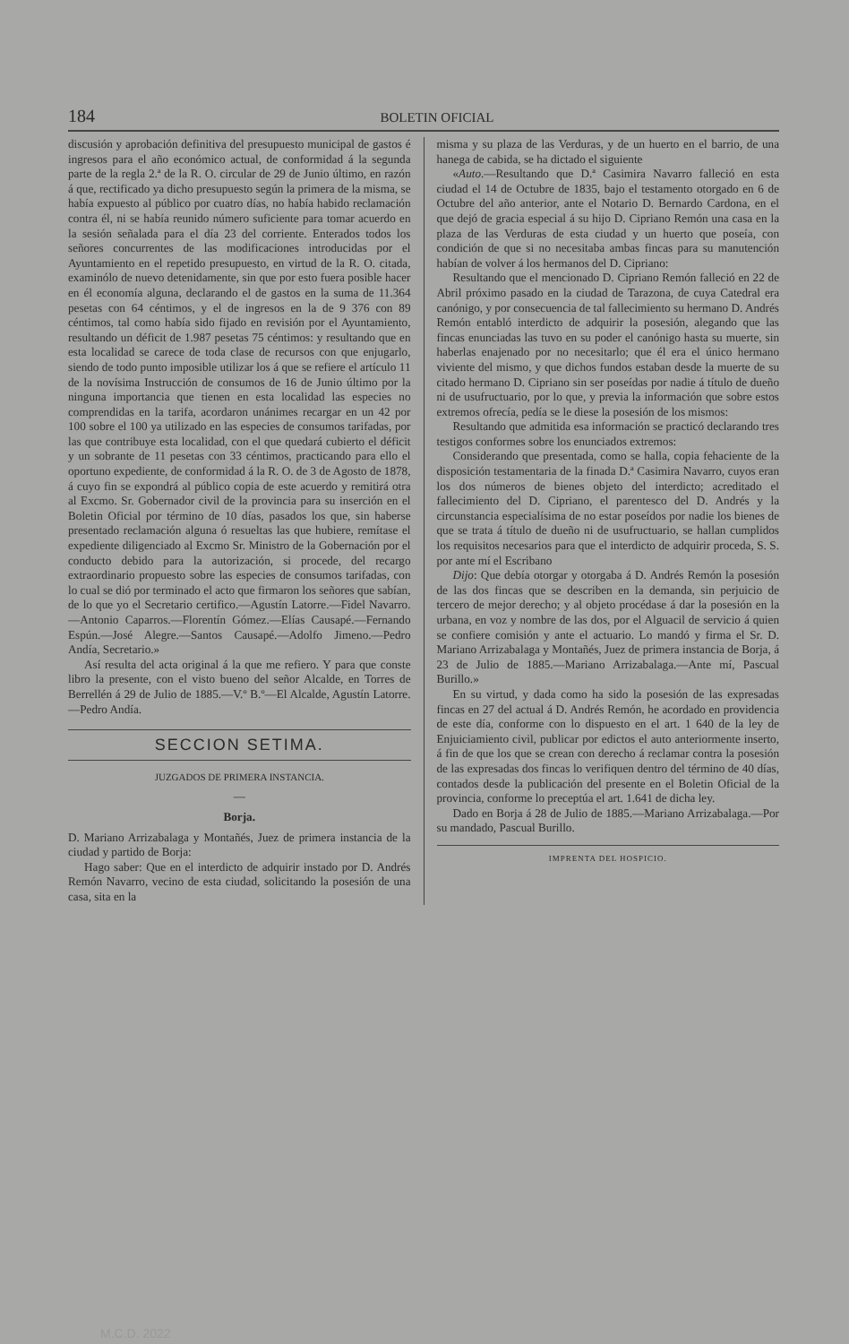184 BOLETIN OFICIAL
discusión y aprobación definitiva del presupuesto municipal de gastos é ingresos para el año económico actual, de conformidad á la segunda parte de la regla 2.ª de la R. O. circular de 29 de Junio último, en razón á que, rectificado ya dicho presupuesto según la primera de la misma, se había expuesto al público por cuatro días, no había habido reclamación contra él, ni se había reunido número suficiente para tomar acuerdo en la sesión señalada para el día 23 del corriente. Enterados todos los señores concurrentes de las modificaciones introducidas por el Ayuntamiento en el repetido presupuesto, en virtud de la R. O. citada, examinólo de nuevo detenidamente, sin que por esto fuera posible hacer en él economía alguna, declarando el de gastos en la suma de 11.364 pesetas con 64 céntimos, y el de ingresos en la de 9 376 con 89 céntimos, tal como había sido fijado en revisión por el Ayuntamiento, resultando un déficit de 1.987 pesetas 75 céntimos: y resultando que en esta localidad se carece de toda clase de recursos con que enjugarlo, siendo de todo punto imposible utilizar los á que se refiere el artículo 11 de la novísima Instrucción de consumos de 16 de Junio último por la ninguna importancia que tienen en esta localidad las especies no comprendidas en la tarifa, acordaron unánimes recargar en un 42 por 100 sobre el 100 ya utilizado en las especies de consumos tarifadas, por las que contribuye esta localidad, con el que quedará cubierto el déficit y un sobrante de 11 pesetas con 33 céntimos, practicando para ello el oportuno expediente, de conformidad á la R. O. de 3 de Agosto de 1878, á cuyo fin se expondrá al público copia de este acuerdo y remitirá otra al Excmo. Sr. Gobernador civil de la provincia para su inserción en el Boletin Oficial por término de 10 días, pasados los que, sin haberse presentado reclamación alguna ó resueltas las que hubiere, remítase el expediente diligenciado al Excmo Sr. Ministro de la Gobernación por el conducto debido para la autorización, si procede, del recargo extraordinario propuesto sobre las especies de consumos tarifadas, con lo cual se dió por terminado el acto que firmaron los señores que sabían, de lo que yo el Secretario certifico.—Agustín Latorre.—Fidel Navarro.—Antonio Caparros.—Florentín Gómez.—Elías Causapé.—Fernando Espún.—José Alegre.—Santos Causapé.—Adolfo Jimeno.—Pedro Andía, Secretario.»
Así resulta del acta original á la que me refiero. Y para que conste libro la presente, con el visto bueno del señor Alcalde, en Torres de Berrellén á 29 de Julio de 1885.—V.º B.º—El Alcalde, Agustín Latorre.—Pedro Andía.
SECCION SETIMA.
JUZGADOS DE PRIMERA INSTANCIA.
—
Borja.
D. Mariano Arrizabalaga y Montañés, Juez de primera instancia de la ciudad y partido de Borja:
Hago saber: Que en el interdicto de adquirir instado por D. Andrés Remón Navarro, vecino de esta ciudad, solicitando la posesión de una casa, sita en la
misma y su plaza de las Verduras, y de un huerto en el barrio, de una hanega de cabida, se ha dictado el siguiente
«Auto.—Resultando que D.ª Casimira Navarro falleció en esta ciudad el 14 de Octubre de 1835, bajo el testamento otorgado en 6 de Octubre del año anterior, ante el Notario D. Bernardo Cardona, en el que dejó de gracia especial á su hijo D. Cipriano Remón una casa en la plaza de las Verduras de esta ciudad y un huerto que poseía, con condición de que si no necesitaba ambas fincas para su manutención habían de volver á los hermanos del D. Cipriano:
Resultando que el mencionado D. Cipriano Remón falleció en 22 de Abril próximo pasado en la ciudad de Tarazona, de cuya Catedral era canónigo, y por consecuencia de tal fallecimiento su hermano D. Andrés Remón entabló interdicto de adquirir la posesión, alegando que las fincas enunciadas las tuvo en su poder el canónigo hasta su muerte, sin haberlas enajenado por no necesitarlo; que él era el único hermano viviente del mismo, y que dichos fundos estaban desde la muerte de su citado hermano D. Cipriano sin ser poseídas por nadie á título de dueño ni de usufructuario, por lo que, y previa la información que sobre estos extremos ofrecía, pedía se le diese la posesión de los mismos:
Resultando que admitida esa información se practicó declarando tres testigos conformes sobre los enunciados extremos:
Considerando que presentada, como se halla, copia fehaciente de la disposición testamentaria de la finada D.ª Casimira Navarro, cuyos eran los dos números de bienes objeto del interdicto; acreditado el fallecimiento del D. Cipriano, el parentesco del D. Andrés y la circunstancia especialísima de no estar poseídos por nadie los bienes de que se trata á título de dueño ni de usufructuario, se hallan cumplidos los requisitos necesarios para que el interdicto de adquirir proceda, S. S. por ante mí el Escribano
Dijo: Que debía otorgar y otorgaba á D. Andrés Remón la posesión de las dos fincas que se describen en la demanda, sin perjuicio de tercero de mejor derecho; y al objeto procédase á dar la posesión en la urbana, en voz y nombre de las dos, por el Alguacil de servicio á quien se confiere comisión y ante el actuario. Lo mandó y firma el Sr. D. Mariano Arrizabalaga y Montañés, Juez de primera instancia de Borja, á 23 de Julio de 1885.—Mariano Arrizabalaga.—Ante mí, Pascual Burillo.»
En su virtud, y dada como ha sido la posesión de las expresadas fincas en 27 del actual á D. Andrés Remón, he acordado en providencia de este día, conforme con lo dispuesto en el art. 1 640 de la ley de Enjuiciamiento civil, publicar por edictos el auto anteriormente inserto, á fin de que los que se crean con derecho á reclamar contra la posesión de las expresadas dos fincas lo verifiquen dentro del término de 40 días, contados desde la publicación del presente en el Boletin Oficial de la provincia, conforme lo preceptúa el art. 1.641 de dicha ley.
Dado en Borja á 28 de Julio de 1885.—Mariano Arrizabalaga.—Por su mandado, Pascual Burillo.
IMPRENTA DEL HOSPICIO.
M.C.D. 2022